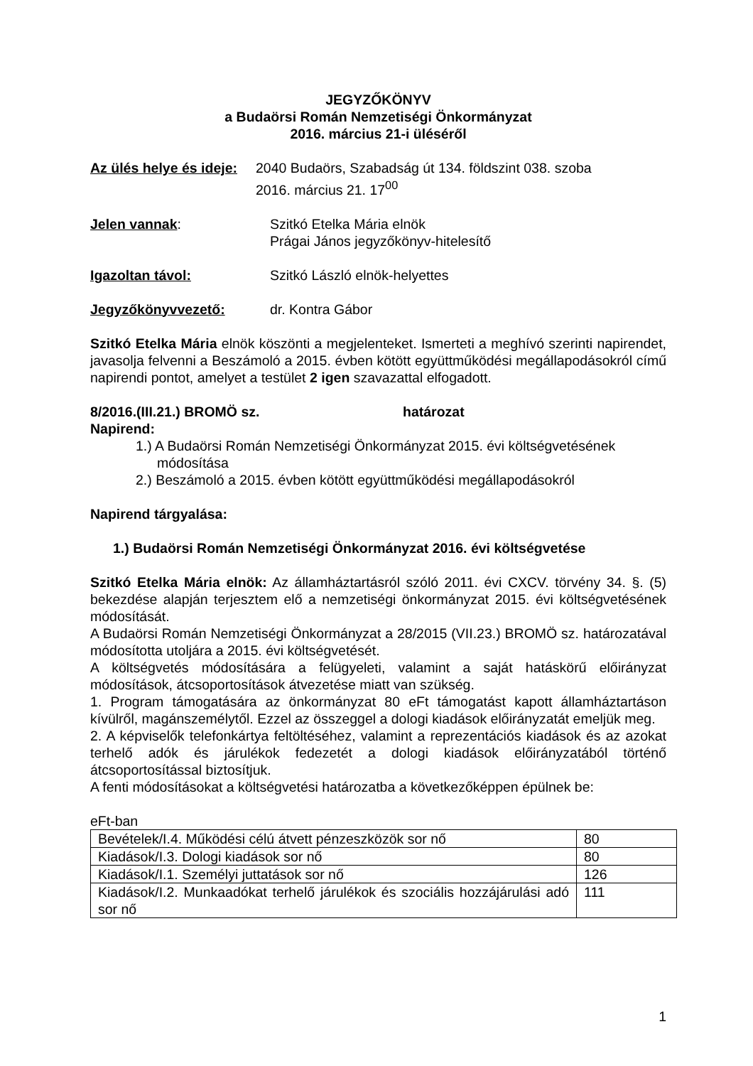JEGYZŐKÖNYV
a Budaörsi Román Nemzetiségi Önkormányzat
2016. március 21-i üléséről
Az ülés helye és ideje:
2040 Budaörs, Szabadság út 134. földszint 038. szoba
2016. március 21. 17<sup>00</sup>
Jelen vannak: Szitkó Etelka Mária elnök
Prágai János jegyzőkönyv-hitelesítő
Igazoltan távol: Szitkó László elnök-helyettes
Jegyzőkönyvvezető: dr. Kontra Gábor
Szitkó Etelka Mária elnök köszönti a megjelenteket. Ismerteti a meghívó szerinti napirendet, javasolja felvenni a Beszámoló a 2015. évben kötött együttműködési megállapodásokról című napirendi pontot, amelyet a testület 2 igen szavazattal elfogadott.
8/2016.(III.21.) BROMÖ sz. határozat
Napirend:
1.) A Budaörsi Román Nemzetiségi Önkormányzat 2015. évi költségvetésének módosítása
2.) Beszámoló a 2015. évben kötött együttműködési megállapodásokról
Napirend tárgyalása:
1.) Budaörsi Román Nemzetiségi Önkormányzat 2016. évi költségvetése
Szitkó Etelka Mária elnök: Az államháztartásról szóló 2011. évi CXCV. törvény 34. §. (5) bekezdése alapján terjesztem elő a nemzetiségi önkormányzat 2015. évi költségvetésének módosítását.
A Budaörsi Román Nemzetiségi Önkormányzat a 28/2015 (VII.23.) BROMÖ sz. határozatával módosította utoljára a 2015. évi költségvetését.
A költségvetés módosítására a felügyeleti, valamint a saját hatáskörű előirányzat módosítások, átcsoportosítások átvezetése miatt van szükség.
1. Program támogatására az önkormányzat 80 eFt támogatást kapott államháztartáson kívülről, magánszemélytől. Ezzel az összeggel a dologi kiadások előirányzatát emeljük meg.
2. A képviselők telefonkártya feltöltéséhez, valamint a reprezentációs kiadások és az azokat terhelő adók és járulékok fedezetét a dologi kiadások előirányzatából történő átcsoportosítással biztosítjuk.
A fenti módosításokat a költségvetési határozatba a következőképpen épülnek be:
eFt-ban
| Bevételek/I.4. Működési célú átvett pénzeszközök sor nő | 80 |
| Kiadások/I.3. Dologi kiadások sor nő | 80 |
| Kiadások/I.1. Személyi juttatások sor nő | 126 |
| Kiadások/I.2. Munkaadókat terhelő járulékok és szociális hozzájárulási adó sor nő | 111 |
1